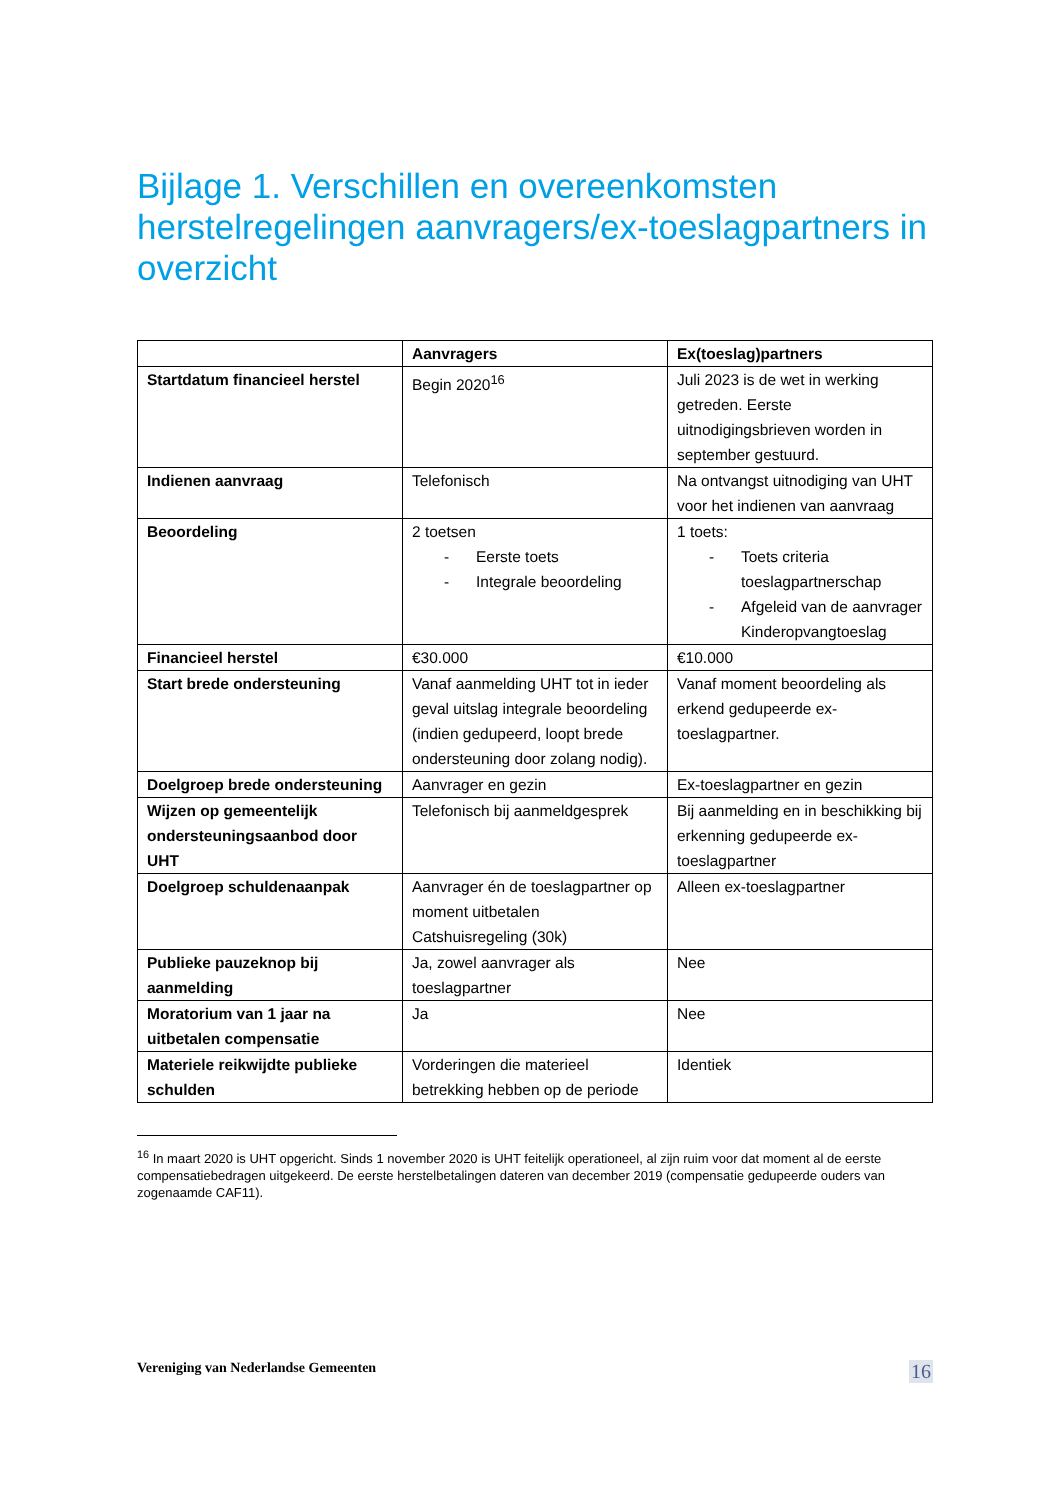Bijlage 1. Verschillen en overeenkomsten herstelregelingen aanvragers/ex-toeslagpartners in overzicht
| | Aanvragers | Ex(toeslag)partners |
| --- | --- | --- |
| Startdatum financieel herstel | Begin 2020<sup>16</sup> | Juli 2023 is de wet in werking getreden. Eerste uitnodigingsbrieven worden in september gestuurd. |
| Indienen aanvraag | Telefonisch | Na ontvangst uitnodiging van UHT voor het indienen van aanvraag |
| Beoordeling | 2 toetsen - Eerste toets - Integrale beoordeling | 1 toets: - Toets criteria toeslagpartnerschap - Afgeleid van de aanvrager Kinderopvangtoeslag |
| Financieel herstel | €30.000 | €10.000 |
| Start brede ondersteuning | Vanaf aanmelding UHT tot in ieder geval uitslag integrale beoordeling (indien gedupeerd, loopt brede ondersteuning door zolang nodig). | Vanaf moment beoordeling als erkend gedupeerde ex-toeslagpartner. |
| Doelgroep brede ondersteuning | Aanvrager en gezin | Ex-toeslagpartner en gezin |
| Wijzen op gemeentelijk ondersteuningsaanbod door UHT | Telefonisch bij aanmeldgesprek | Bij aanmelding en in beschikking bij erkenning gedupeerde ex-toeslagpartner |
| Doelgroep schuldenaanpak | Aanvrager én de toeslagpartner op moment uitbetalen Catshuisregeling (30k) | Alleen ex-toeslagpartner |
| Publieke pauzeknop bij aanmelding | Ja, zowel aanvrager als toeslagpartner | Nee |
| Moratorium van 1 jaar na uitbetalen compensatie | Ja | Nee |
| Materiele reikwijdte publieke schulden | Vorderingen die materieel betrekking hebben op de periode | Identiek |
<sup>16</sup> In maart 2020 is UHT opgericht. Sinds 1 november 2020 is UHT feitelijk operationeel, al zijn ruim voor dat moment al de eerste compensatiebedragen uitgekeerd. De eerste herstelbetalingen dateren van december 2019 (compensatie gedupeerde ouders van zogenaamde CAF11).
Vereniging van Nederlandse Gemeenten 16